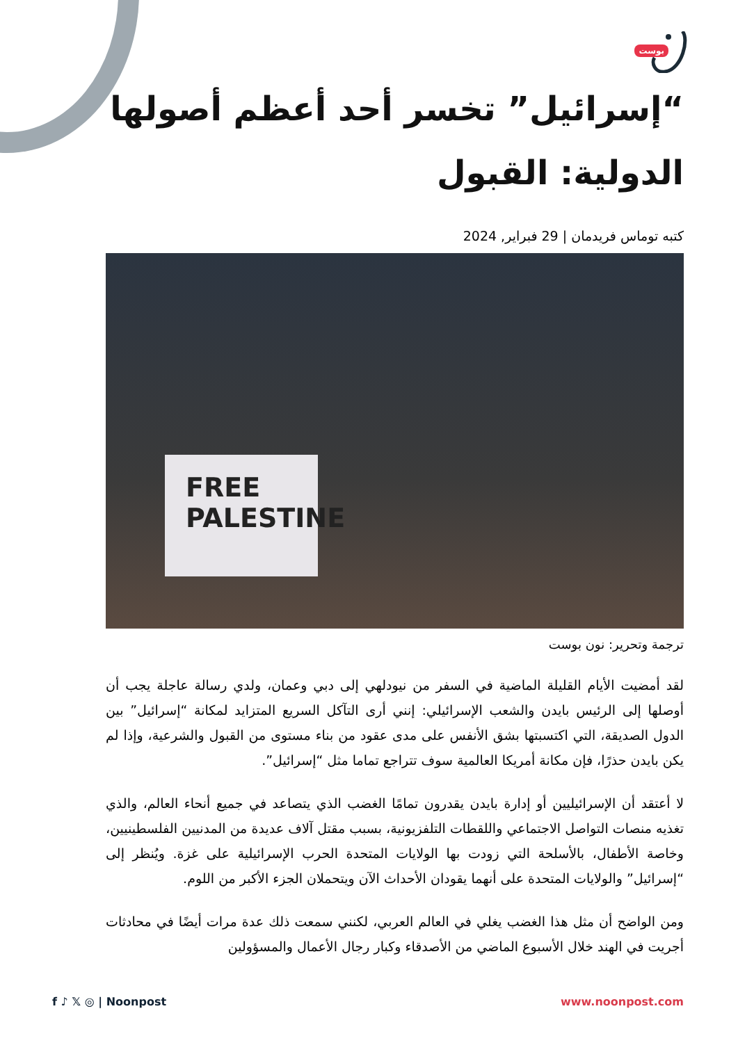بوست
“إسرائيل” تخسر أحد أعظم أصولها الدولية: القبول
كتبه توماس فريدمان | 29 فبراير, 2024
FREE
PALESTINE
ترجمة وتحرير: نون بوست
لقد أمضيت الأيام القليلة الماضية في السفر من نيودلهي إلى دبي وعمان، ولدي رسالة عاجلة يجب أن أوصلها إلى الرئيس بايدن والشعب الإسرائيلي: إنني أرى التآكل السريع المتزايد لمكانة “إسرائيل” بين الدول الصديقة، التي اكتسبتها بشق الأنفس على مدى عقود من بناء مستوى من القبول والشرعية، وإذا لم يكن بايدن حذرًا، فإن مكانة أمريكا العالمية سوف تتراجع تماما مثل “إسرائيل”.
لا أعتقد أن الإسرائيليين أو إدارة بايدن يقدرون تمامًا الغضب الذي يتصاعد في جميع أنحاء العالم، والذي تغذيه منصات التواصل الاجتماعي واللقطات التلفزيونية، بسبب مقتل آلاف عديدة من المدنيين الفلسطينيين، وخاصة الأطفال، بالأسلحة التي زودت بها الولايات المتحدة الحرب الإسرائيلية على غزة. ويُنظر إلى “إسرائيل” والولايات المتحدة على أنهما يقودان الأحداث الآن ويتحملان الجزء الأكبر من اللوم.
ومن الواضح أن مثل هذا الغضب يغلي في العالم العربي، لكنني سمعت ذلك عدة مرات أيضًا في محادثات أجريت في الهند خلال الأسبوع الماضي من الأصدقاء وكبار رجال الأعمال والمسؤولين
f ♪ 𝕏 ◎ | Noonpost www.noonpost.com